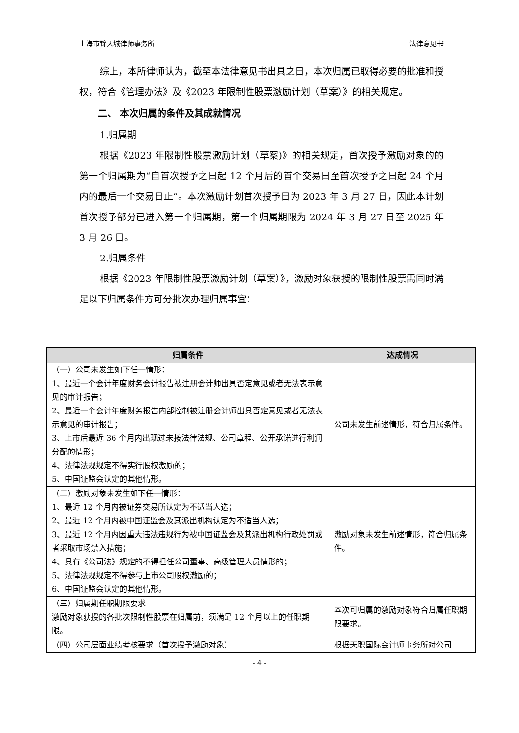上海市锦天城律师事务所 法律意见书
综上，本所律师认为，截至本法律意见书出具之日，本次归属已取得必要的批准和授权，符合《管理办法》及《2023 年限制性股票激励计划（草案）》的相关规定。
二、 本次归属的条件及其成就情况
1.归属期
根据《2023 年限制性股票激励计划（草案)》的相关规定，首次授予激励对象的的第一个归属期为“自首次授予之日起 12 个月后的首个交易日至首次授予之日起 24 个月内的最后一个交易日止”。本次激励计划首次授予日为 2023 年 3 月 27 日，因此本计划首次授予部分已进入第一个归属期，第一个归属期限为 2024 年 3 月 27 日至 2025 年 3 月 26 日。
2.归属条件
根据《2023 年限制性股票激励计划（草案）》，激励对象获授的限制性股票需同时满足以下归属条件方可分批次办理归属事宜：
| 归属条件 | 达成情况 |
| --- | --- |
| （一）公司未发生如下任一情形： 1、最近一个会计年度财务会计报告被注册会计师出具否定意见或者无法表示意见的审计报告； 2、最近一个会计年度财务报告内部控制被注册会计师出具否定意见或者无法表示意见的审计报告； 3、上市后最近 36 个月内出现过未按法律法规、公司章程、公开承诺进行利润分配的情形； 4、法律法规规定不得实行股权激励的； 5、中国证监会认定的其他情形。 | 公司未发生前述情形，符合归属条件。 |
| （二）激励对象未发生如下任一情形： 1、最近 12 个月内被证券交易所认定为不适当人选； 2、最近 12 个月内被中国证监会及其派出机构认定为不适当人选； 3、最近 12 个月内因重大违法违规行为被中国证监会及其派出机构行政处罚或者采取市场禁入措施； 4、具有《公司法》规定的不得担任公司董事、高级管理人员情形的； 5、法律法规规定不得参与上市公司股权激励的； 6、中国证监会认定的其他情形。 | 激励对象未发生前述情形，符合归属条件。 |
| （三）归属期任职期限要求 激励对象获授的各批次限制性股票在归属前，须满足 12 个月以上的任职期限。 | 本次可归属的激励对象符合归属任职期限要求。 |
| （四）公司层面业绩考核要求（首次授予激励对象） | 根据天职国际会计师事务所对公司 |
- 4 -